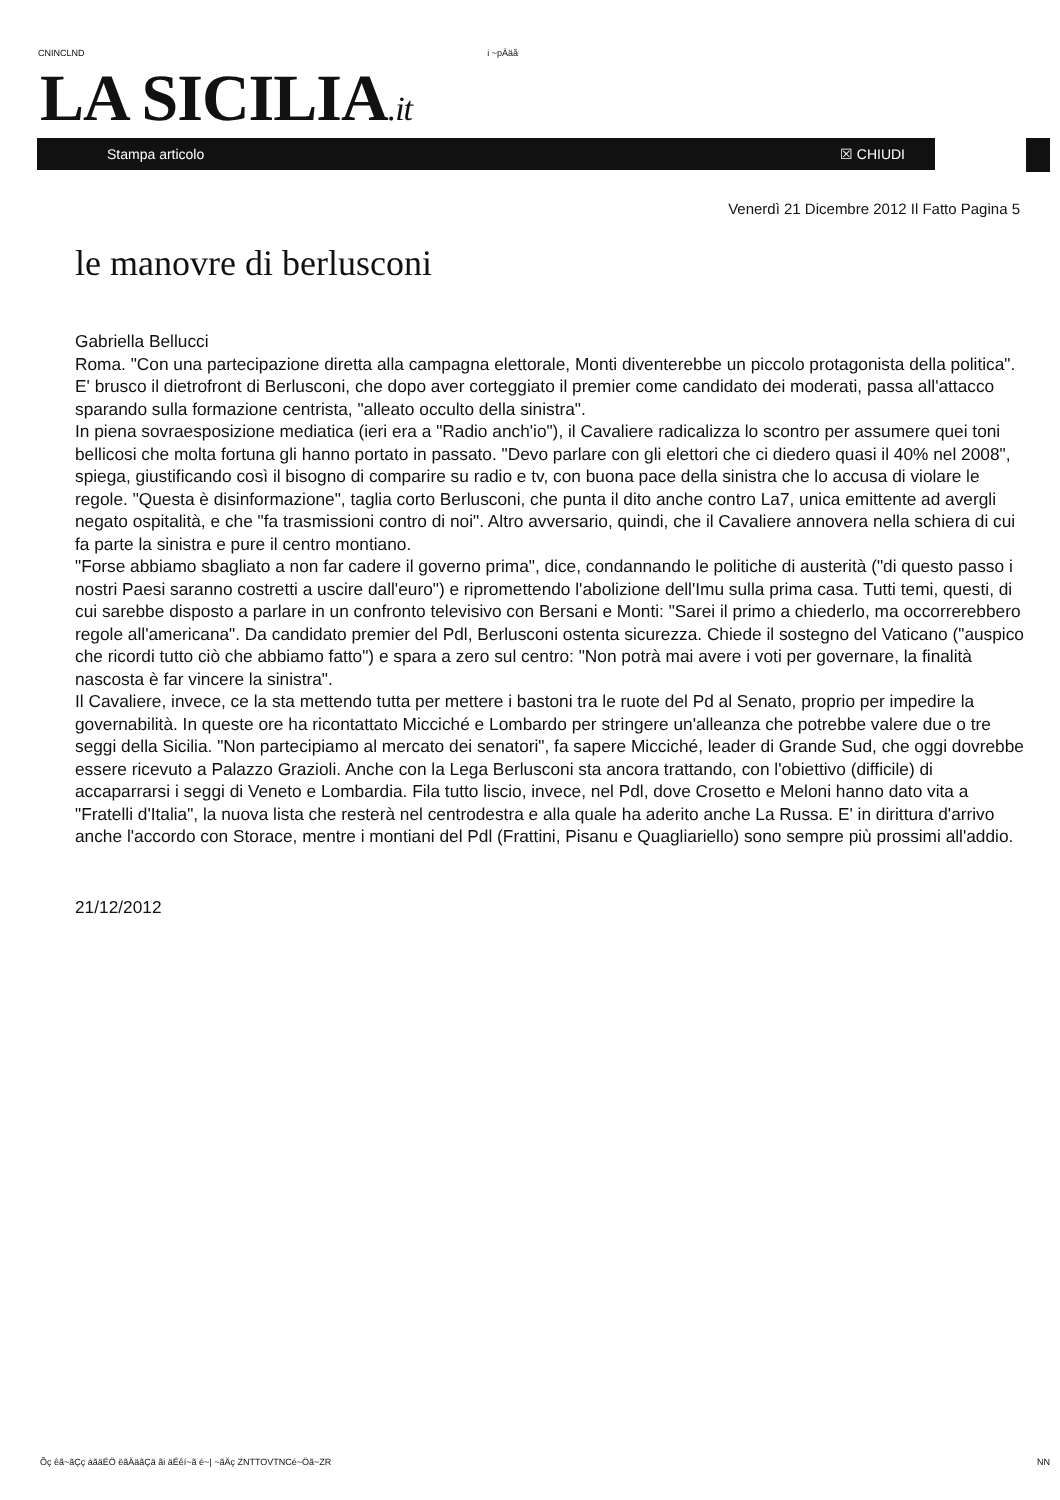CNINCLND i ~pÄäå
LA SICILIA.it
Stampa articolo ☒ CHIUDI
Venerdì 21 Dicembre 2012 Il Fatto Pagina 5
le manovre di berlusconi
Gabriella Bellucci
Roma. "Con una partecipazione diretta alla campagna elettorale, Monti diventerebbe un piccolo protagonista della politica". E' brusco il dietrofront di Berlusconi, che dopo aver corteggiato il premier come candidato dei moderati, passa all'attacco sparando sulla formazione centrista, "alleato occulto della sinistra".
In piena sovraesposizione mediatica (ieri era a "Radio anch'io"), il Cavaliere radicalizza lo scontro per assumere quei toni bellicosi che molta fortuna gli hanno portato in passato. "Devo parlare con gli elettori che ci diedero quasi il 40% nel 2008", spiega, giustificando così il bisogno di comparire su radio e tv, con buona pace della sinistra che lo accusa di violare le regole. "Questa è disinformazione", taglia corto Berlusconi, che punta il dito anche contro La7, unica emittente ad avergli negato ospitalità, e che "fa trasmissioni contro di noi". Altro avversario, quindi, che il Cavaliere annovera nella schiera di cui fa parte la sinistra e pure il centro montiano.
"Forse abbiamo sbagliato a non far cadere il governo prima", dice, condannando le politiche di austerità ("di questo passo i nostri Paesi saranno costretti a uscire dall'euro") e ripromettendo l'abolizione dell'Imu sulla prima casa. Tutti temi, questi, di cui sarebbe disposto a parlare in un confronto televisivo con Bersani e Monti: "Sarei il primo a chiederlo, ma occorrerebbero regole all'americana". Da candidato premier del Pdl, Berlusconi ostenta sicurezza. Chiede il sostegno del Vaticano ("auspico che ricordi tutto ciò che abbiamo fatto") e spara a zero sul centro: "Non potrà mai avere i voti per governare, la finalità nascosta è far vincere la sinistra".
Il Cavaliere, invece, ce la sta mettendo tutta per mettere i bastoni tra le ruote del Pd al Senato, proprio per impedire la governabilità. In queste ore ha ricontattato Micciché e Lombardo per stringere un'alleanza che potrebbe valere due o tre seggi della Sicilia. "Non partecipiamo al mercato dei senatori", fa sapere Micciché, leader di Grande Sud, che oggi dovrebbe essere ricevuto a Palazzo Grazioli. Anche con la Lega Berlusconi sta ancora trattando, con l'obiettivo (difficile) di accaparrarsi i seggi di Veneto e Lombardia. Fila tutto liscio, invece, nel Pdl, dove Crosetto e Meloni hanno dato vita a "Fratelli d'Italia", la nuova lista che resterà nel centrodestra e alla quale ha aderito anche La Russa. E' in dirittura d'arrivo anche l'accordo con Storace, mentre i montiani del Pdl (Frattini, Pisanu e Quagliariello) sono sempre più prossimi all'addio.
21/12/2012
Õç êã~ãÇç áãäÉÖ ëãÄäãÇä ãi äÉêí~ã é~| ~ãÄç ZNTTOVTNCé~Öã~ZR NN